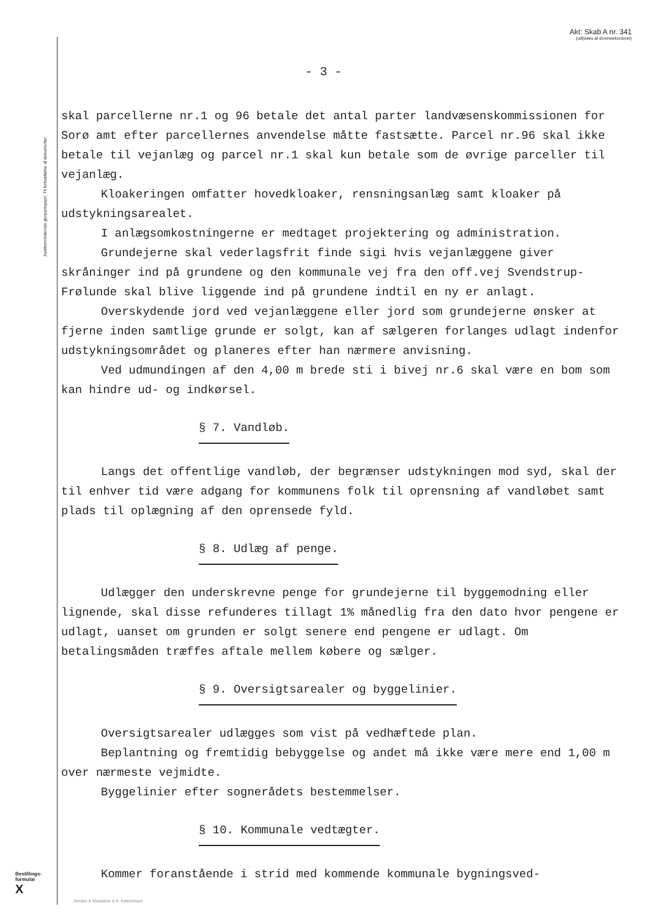Justitsministeriets genpartspapir. Til fortsættelse af dokumenter.
Akt: Skab A nr. 341
(udfyldes af dommerkontoret)
- 3 -
skal parcellerne nr.1 og 96 betale det antal parter landvæsenskommissionen for Sorø amt efter parcellernes anvendelse måtte fastsætte. Parcel nr.96 skal ikke betale til vejanlæg og parcel nr.1 skal kun betale som de øvrige parceller til vejanlæg.
Kloakeringen omfatter hovedkloaker, rensningsanlæg samt kloaker på udstykningsarealet.
I anlægsomkostningerne er medtaget projektering og administration.
Grundejerne skal vederlagsfrit finde sigi hvis vejanlæggene giver skråninger ind på grundene og den kommunale vej fra den off.vej Svendstrup-Frølunde skal blive liggende ind på grundene indtil en ny er anlagt.
Overskydende jord ved vejanlæggene eller jord som grundejerne ønsker at fjerne inden samtlige grunde er solgt, kan af sælgeren forlanges udlagt indenfor udstykningsområdet og planeres efter han nærmere anvisning.
Ved udmundingen af den 4,00 m brede sti i bivej nr.6 skal være en bom som kan hindre ud- og indkørsel.
§ 7. Vandløb.
Langs det offentlige vandløb, der begrænser udstykningen mod syd, skal der til enhver tid være adgang for kommunens folk til oprensning af vandløbet samt plads til oplægning af den oprensede fyld.
§ 8. Udlæg af penge.
Udlægger den underskrevne penge for grundejerne til byggemodning eller lignende, skal disse refunderes tillagt 1% månedlig fra den dato hvor pengene er udlagt, uanset om grunden er solgt senere end pengene er udlagt. Om betalingsmåden træffes aftale mellem købere og sælger.
§ 9. Oversigtsarealer og byggelinier.
Oversigtsarealer udlægges som vist på vedhæftede plan.
Beplantning og fremtidig bebyggelse og andet må ikke være mere end 1,00 m over nærmeste vejmidte.
Byggelinier efter sognerådets bestemmelser.
§ 10. Kommunale vedtægter.
Kommer foranstående i strid med kommende kommunale bygningsved-
Bestillings-
formular
X
Jensen & Kleidskov A.S. København